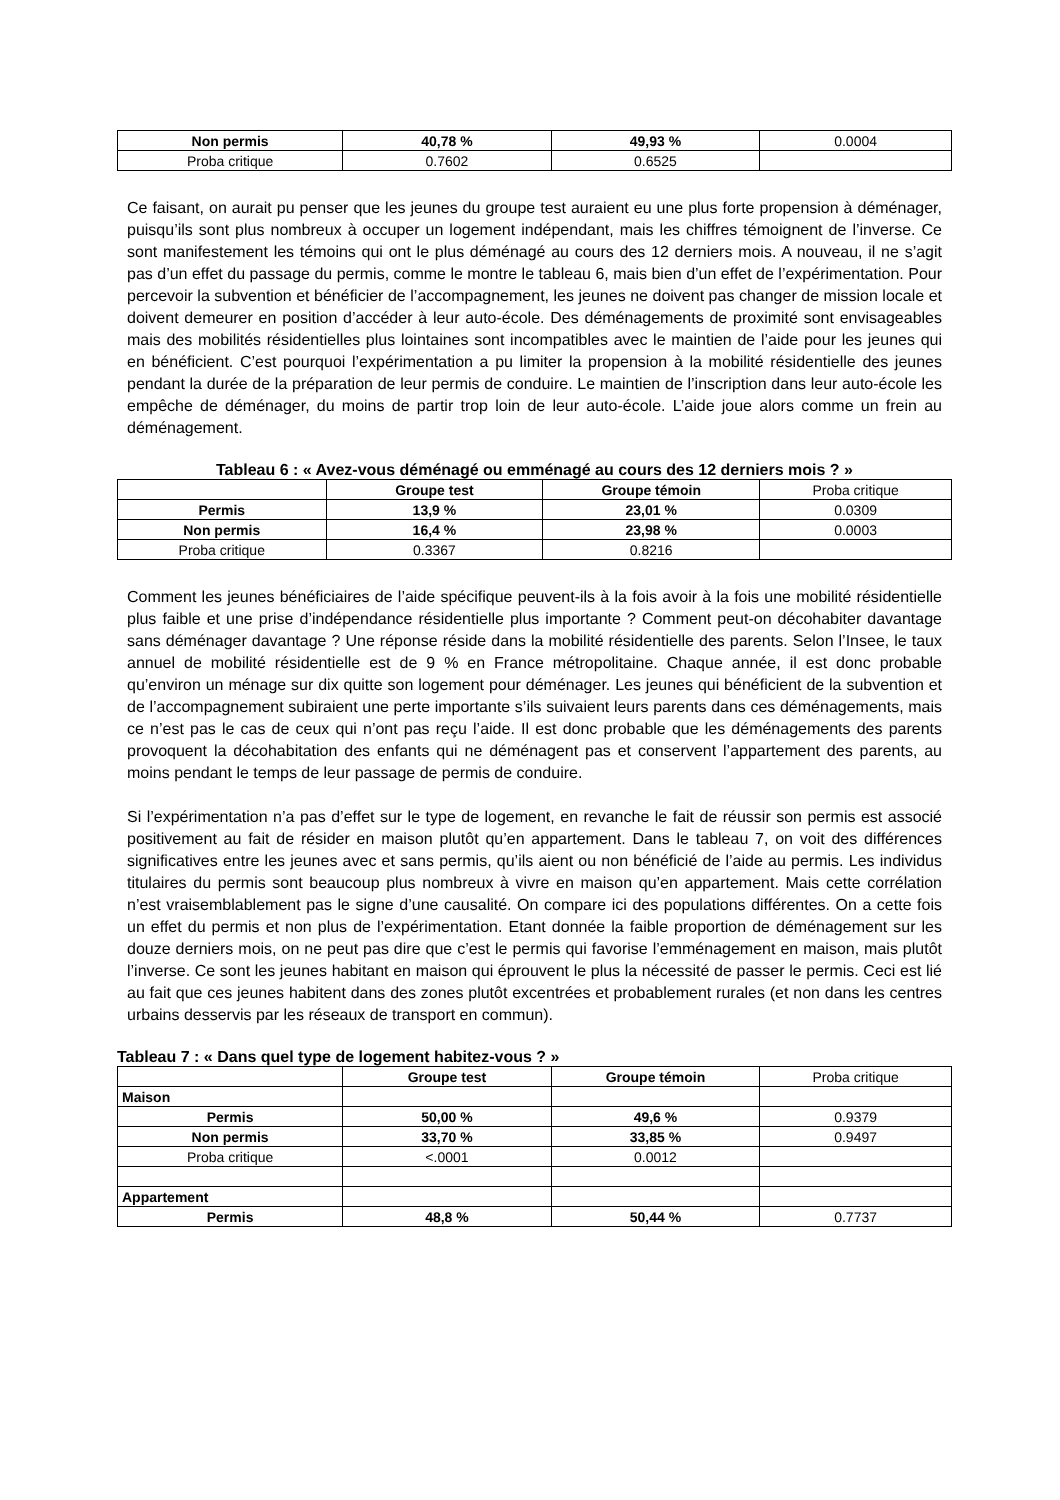| Non permis | 40,78 % | 49,93 % | 0.0004 |
| Proba critique | 0.7602 | 0.6525 | |
Ce faisant, on aurait pu penser que les jeunes du groupe test auraient eu une plus forte propension à déménager, puisqu’ils sont plus nombreux à occuper un logement indépendant, mais les chiffres témoignent de l’inverse. Ce sont manifestement les témoins qui ont le plus déménagé au cours des 12 derniers mois. A nouveau, il ne s’agit pas d’un effet du passage du permis, comme le montre le tableau 6, mais bien d’un effet de l’expérimentation. Pour percevoir la subvention et bénéficier de l’accompagnement, les jeunes ne doivent pas changer de mission locale et doivent demeurer en position d’accéder à leur auto-école. Des déménagements de proximité sont envisageables mais des mobilités résidentielles plus lointaines sont incompatibles avec le maintien de l’aide pour les jeunes qui en bénéficient. C’est pourquoi l’expérimentation a pu limiter la propension à la mobilité résidentielle des jeunes pendant la durée de la préparation de leur permis de conduire. Le maintien de l’inscription dans leur auto-école les empêche de déménager, du moins de partir trop loin de leur auto-école. L’aide joue alors comme un frein au déménagement.
Tableau 6 : « Avez-vous déménagé ou emménagé au cours des 12 derniers mois ? »
| | Groupe test | Groupe témoin | Proba critique |
| Permis | 13,9 % | 23,01 % | 0.0309 |
| Non permis | 16,4 % | 23,98 % | 0.0003 |
| Proba critique | 0.3367 | 0.8216 | |
Comment les jeunes bénéficiaires de l’aide spécifique peuvent-ils à la fois avoir à la fois une mobilité résidentielle plus faible et une prise d’indépendance résidentielle plus importante ? Comment peut-on décohabiter davantage sans déménager davantage ? Une réponse réside dans la mobilité résidentielle des parents. Selon l’Insee, le taux annuel de mobilité résidentielle est de 9 % en France métropolitaine. Chaque année, il est donc probable qu’environ un ménage sur dix quitte son logement pour déménager. Les jeunes qui bénéficient de la subvention et de l’accompagnement subiraient une perte importante s’ils suivaient leurs parents dans ces déménagements, mais ce n’est pas le cas de ceux qui n’ont pas reçu l’aide. Il est donc probable que les déménagements des parents provoquent la décohabitation des enfants qui ne déménagent pas et conservent l’appartement des parents, au moins pendant le temps de leur passage de permis de conduire.
Si l’expérimentation n’a pas d’effet sur le type de logement, en revanche le fait de réussir son permis est associé positivement au fait de résider en maison plutôt qu’en appartement. Dans le tableau 7, on voit des différences significatives entre les jeunes avec et sans permis, qu’ils aient ou non bénéficié de l’aide au permis. Les individus titulaires du permis sont beaucoup plus nombreux à vivre en maison qu’en appartement. Mais cette corrélation n’est vraisemblablement pas le signe d’une causalité. On compare ici des populations différentes. On a cette fois un effet du permis et non plus de l’expérimentation. Etant donnée la faible proportion de déménagement sur les douze derniers mois, on ne peut pas dire que c’est le permis qui favorise l’emménagement en maison, mais plutôt l’inverse. Ce sont les jeunes habitant en maison qui éprouvent le plus la nécessité de passer le permis. Ceci est lié au fait que ces jeunes habitent dans des zones plutôt excentrées et probablement rurales (et non dans les centres urbains desservis par les réseaux de transport en commun).
Tableau 7 : « Dans quel type de logement habitez-vous ? »
| | Groupe test | Groupe témoin | Proba critique |
| Maison | | | |
| Permis | 50,00 % | 49,6 % | 0.9379 |
| Non permis | 33,70 % | 33,85 % | 0.9497 |
| Proba critique | <.0001 | 0.0012 | |
| Appartement | | | |
| Permis | 48,8 % | 50,44 % | 0.7737 |